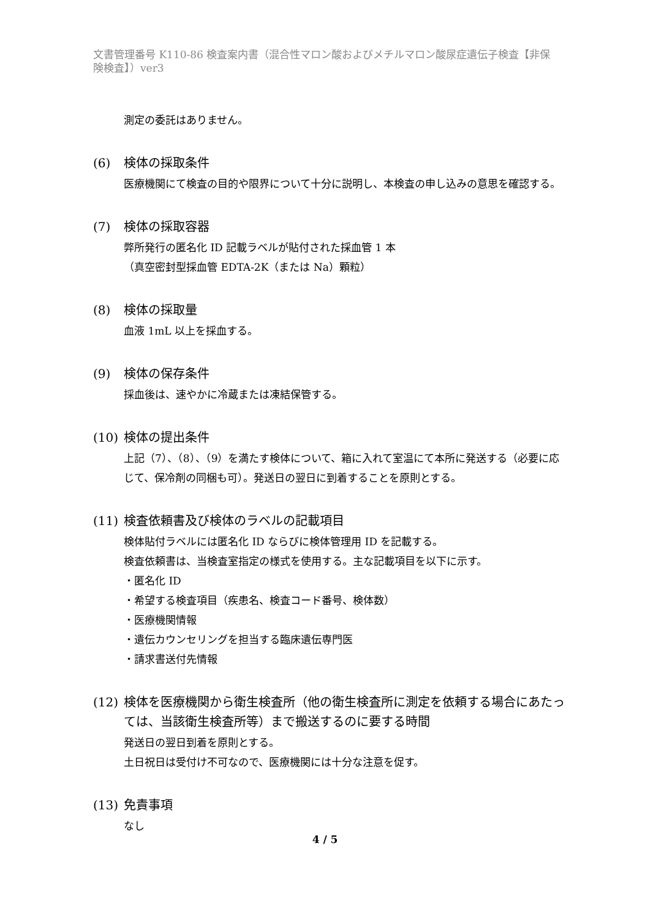文書管理番号 K110-86 検査案内書（混合性マロン酸およびメチルマロン酸尿症遺伝子検査【非保険検査】）ver3
測定の委託はありません。
(6) 検体の採取条件
医療機関にて検査の目的や限界について十分に説明し、本検査の申し込みの意思を確認する。
(7) 検体の採取容器
弊所発行の匿名化 ID 記載ラベルが貼付された採血管 1 本
（真空密封型採血管 EDTA-2K（または Na）顆粒）
(8) 検体の採取量
血液 1mL 以上を採血する。
(9) 検体の保存条件
採血後は、速やかに冷蔵または凍結保管する。
(10) 検体の提出条件
上記（7）、（8）、（9）を満たす検体について、箱に入れて室温にて本所に発送する（必要に応じて、保冷剤の同梱も可）。発送日の翌日に到着することを原則とする。
(11) 検査依頼書及び検体のラベルの記載項目
検体貼付ラベルには匿名化 ID ならびに検体管理用 ID を記載する。
検査依頼書は、当検査室指定の様式を使用する。主な記載項目を以下に示す。
・匿名化 ID
・希望する検査項目（疾患名、検査コード番号、検体数）
・医療機関情報
・遺伝カウンセリングを担当する臨床遺伝専門医
・請求書送付先情報
(12) 検体を医療機関から衛生検査所（他の衛生検査所に測定を依頼する場合にあたっては、当該衛生検査所等）まで搬送するのに要する時間
発送日の翌日到着を原則とする。
土日祝日は受付け不可なので、医療機関には十分な注意を促す。
(13) 免責事項
なし
4 / 5